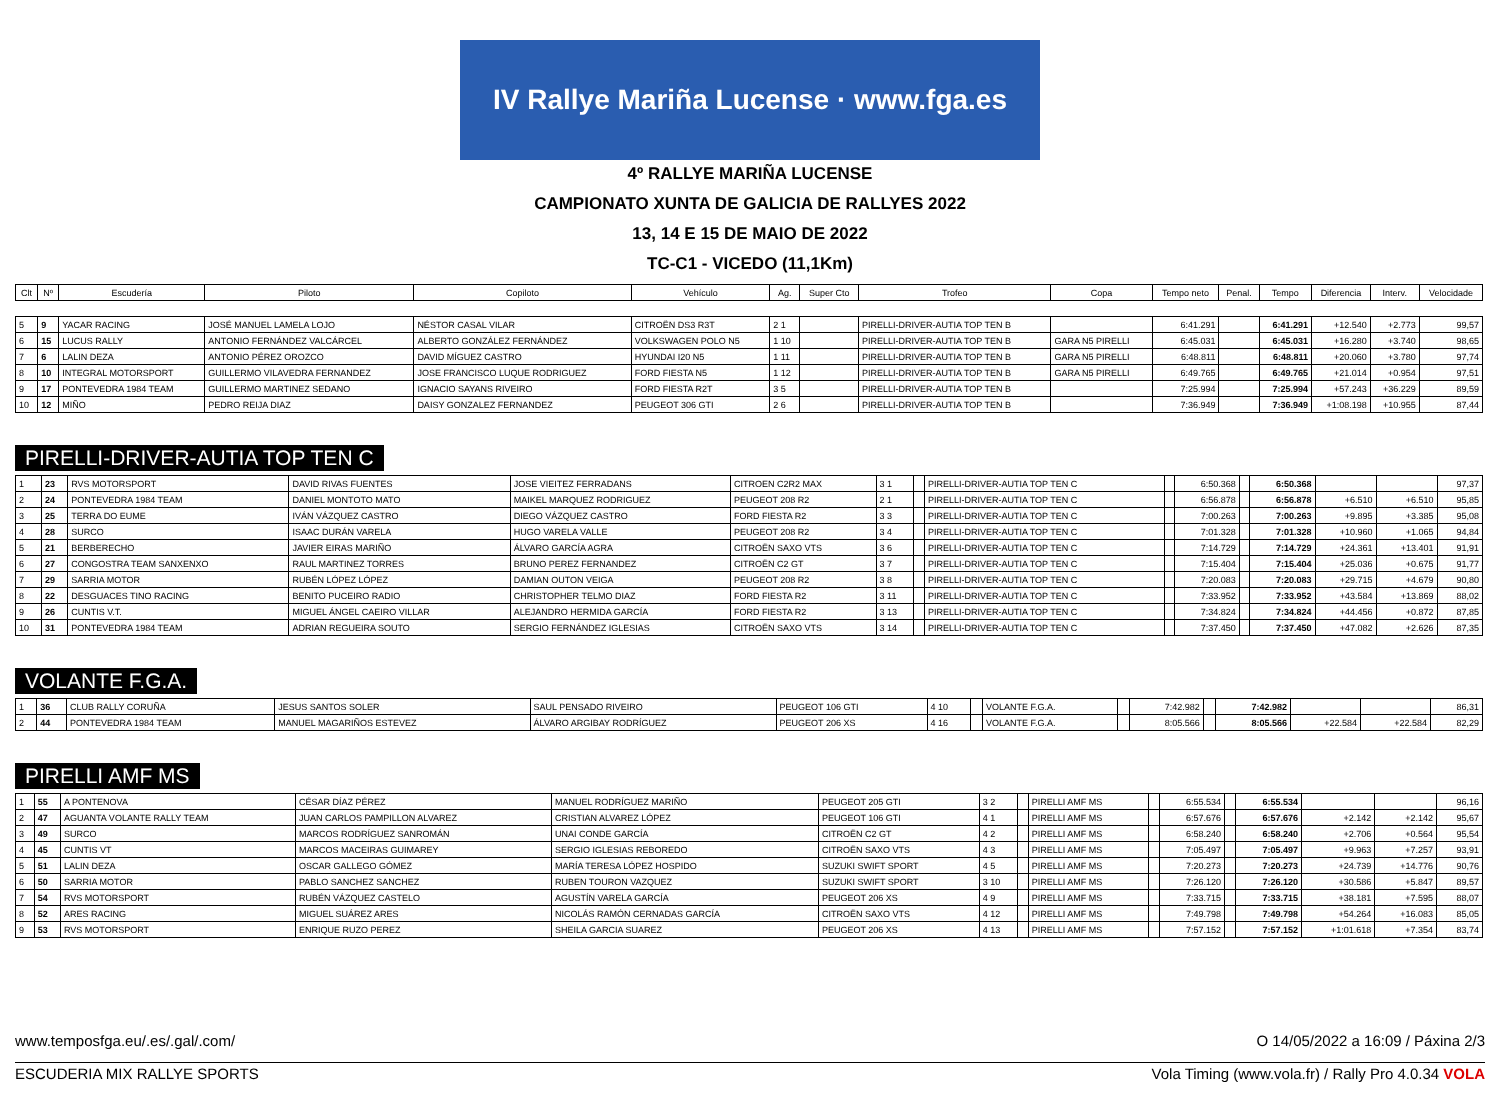IV Rallye Mariña Lucense · www.fga.es
4º RALLYE MARIÑA LUCENSE
CAMPIONATO XUNTA DE GALICIA DE RALLYES 2022
13, 14 E 15 DE MAIO DE 2022
TC-C1 - VICEDO (11,1Km)
| Clt | Nº | Escudería | Piloto | Copiloto | Vehículo | Ag. | Super Cto | Trofeo | Copa | Tempo neto | Penal. | Tempo | Diferencia | Interv. | Velocidade |
| --- | --- | --- | --- | --- | --- | --- | --- | --- | --- | --- | --- | --- | --- | --- | --- |
| 5 | 9 | YACAR RACING | JOSÉ MANUEL LAMELA LOJO | NÉSTOR CASAL VILAR | CITROËN DS3 R3T | 2 1 | | PIRELLI-DRIVER-AUTIA TOP TEN B | | 6:41.291 | | 6:41.291 | +12.540 | +2.773 | 99,57 |
| 6 | 15 | LUCUS RALLY | ANTONIO FERNÁNDEZ VALCÁRCEL | ALBERTO GONZÁLEZ FERNÁNDEZ | VOLKSWAGEN POLO N5 | 1 10 | | PIRELLI-DRIVER-AUTIA TOP TEN B | GARA N5 PIRELLI | 6:45.031 | | 6:45.031 | +16.280 | +3.740 | 98,65 |
| 7 | 6 | LALIN DEZA | ANTONIO PÉREZ OROZCO | DAVID MÍGUEZ CASTRO | HYUNDAI I20 N5 | 1 11 | | PIRELLI-DRIVER-AUTIA TOP TEN B | GARA N5 PIRELLI | 6:48.811 | | 6:48.811 | +20.060 | +3.780 | 97,74 |
| 8 | 10 | INTEGRAL MOTORSPORT | GUILLERMO VILAVEDRA FERNANDEZ | JOSE FRANCISCO LUQUE RODRIGUEZ | FORD FIESTA N5 | 1 12 | | PIRELLI-DRIVER-AUTIA TOP TEN B | GARA N5 PIRELLI | 6:49.765 | | 6:49.765 | +21.014 | +0.954 | 97,51 |
| 9 | 17 | PONTEVEDRA 1984 TEAM | GUILLERMO MARTINEZ SEDANO | IGNACIO SAYANS RIVEIRO | FORD FIESTA R2T | 3 5 | | PIRELLI-DRIVER-AUTIA TOP TEN B | | 7:25.994 | | 7:25.994 | +57.243 | +36.229 | 89,59 |
| 10 | 12 | MIÑO | PEDRO REIJA DIAZ | DAISY GONZALEZ FERNANDEZ | PEUGEOT 306 GTI | 2 6 | | PIRELLI-DRIVER-AUTIA TOP TEN B | | 7:36.949 | | 7:36.949 | +1:08.198 | +10.955 | 87,44 |
PIRELLI-DRIVER-AUTIA TOP TEN C
| 1 | 23 | RVS MOTORSPORT | DAVID RIVAS FUENTES | JOSE VIEITEZ FERRADANS | CITROEN C2R2 MAX | 3 1 | | PIRELLI-DRIVER-AUTIA TOP TEN C | | 6:50.368 | | 6:50.368 | | | 97,37 |
| 2 | 24 | PONTEVEDRA 1984 TEAM | DANIEL MONTOTO MATO | MAIKEL MARQUEZ RODRIGUEZ | PEUGEOT 208 R2 | 2 1 | | PIRELLI-DRIVER-AUTIA TOP TEN C | | 6:56.878 | | 6:56.878 | +6.510 | +6.510 | 95,85 |
| 3 | 25 | TERRA DO EUME | IVÁN VÁZQUEZ CASTRO | DIEGO VÁZQUEZ CASTRO | FORD FIESTA R2 | 3 3 | | PIRELLI-DRIVER-AUTIA TOP TEN C | | 7:00.263 | | 7:00.263 | +9.895 | +3.385 | 95,08 |
| 4 | 28 | SURCO | ISAAC DURÁN VARELA | HUGO VARELA VALLE | PEUGEOT 208 R2 | 3 4 | | PIRELLI-DRIVER-AUTIA TOP TEN C | | 7:01.328 | | 7:01.328 | +10.960 | +1.065 | 94,84 |
| 5 | 21 | BERBERECHO | JAVIER EIRAS MARIÑO | ÁLVARO GARCÍA AGRA | CITROËN SAXO VTS | 3 6 | | PIRELLI-DRIVER-AUTIA TOP TEN C | | 7:14.729 | | 7:14.729 | +24.361 | +13.401 | 91,91 |
| 6 | 27 | CONGOSTRA TEAM SANXENXO | RAUL MARTINEZ TORRES | BRUNO PEREZ FERNANDEZ | CITROËN C2 GT | 3 7 | | PIRELLI-DRIVER-AUTIA TOP TEN C | | 7:15.404 | | 7:15.404 | +25.036 | +0.675 | 91,77 |
| 7 | 29 | SARRIA MOTOR | RUBÉN LÓPEZ LÓPEZ | DAMIAN OUTON VEIGA | PEUGEOT 208 R2 | 3 8 | | PIRELLI-DRIVER-AUTIA TOP TEN C | | 7:20.083 | | 7:20.083 | +29.715 | +4.679 | 90,80 |
| 8 | 22 | DESGUACES TINO RACING | BENITO PUCEIRO RADIO | CHRISTOPHER TELMO DIAZ | FORD FIESTA R2 | 3 11 | | PIRELLI-DRIVER-AUTIA TOP TEN C | | 7:33.952 | | 7:33.952 | +43.584 | +13.869 | 88,02 |
| 9 | 26 | CUNTIS V.T. | MIGUEL ÁNGEL CAEIRO VILLAR | ALEJANDRO HERMIDA GARCÍA | FORD FIESTA R2 | 3 13 | | PIRELLI-DRIVER-AUTIA TOP TEN C | | 7:34.824 | | 7:34.824 | +44.456 | +0.872 | 87,85 |
| 10 | 31 | PONTEVEDRA 1984 TEAM | ADRIAN REGUEIRA SOUTO | SERGIO FERNÁNDEZ IGLESIAS | CITROËN SAXO VTS | 3 14 | | PIRELLI-DRIVER-AUTIA TOP TEN C | | 7:37.450 | | 7:37.450 | +47.082 | +2.626 | 87,35 |
VOLANTE F.G.A.
| 1 | 36 | CLUB RALLY CORUÑA | JESUS SANTOS SOLER | SAUL PENSADO RIVEIRO | PEUGEOT 106 GTI | 4 10 | | VOLANTE F.G.A. | | 7:42.982 | | 7:42.982 | | | 86,31 |
| 2 | 44 | PONTEVEDRA 1984 TEAM | MANUEL MAGARIÑOS ESTEVEZ | ÁLVARO ARGIBAY RODRÍGUEZ | PEUGEOT 206 XS | 4 16 | | VOLANTE F.G.A. | | 8:05.566 | | 8:05.566 | +22.584 | +22.584 | 82,29 |
PIRELLI AMF MS
| 1 | 55 | A PONTENOVA | CÉSAR DÍAZ PÉREZ | MANUEL RODRÍGUEZ MARIÑO | PEUGEOT 205 GTI | 3 2 | | PIRELLI AMF MS | | 6:55.534 | | 6:55.534 | | | 96,16 |
| 2 | 47 | AGUANTA VOLANTE RALLY TEAM | JUAN CARLOS PAMPILLON ALVAREZ | CRISTIAN ALVAREZ LÓPEZ | PEUGEOT 106 GTI | 4 1 | | PIRELLI AMF MS | | 6:57.676 | | 6:57.676 | +2.142 | +2.142 | 95,67 |
| 3 | 49 | SURCO | MARCOS RODRÍGUEZ SANROMÁN | UNAI CONDE GARCÍA | CITROËN C2 GT | 4 2 | | PIRELLI AMF MS | | 6:58.240 | | 6:58.240 | +2.706 | +0.564 | 95,54 |
| 4 | 45 | CUNTIS VT | MARCOS MACEIRAS GUIMAREY | SERGIO IGLESIAS REBOREDO | CITROËN SAXO VTS | 4 3 | | PIRELLI AMF MS | | 7:05.497 | | 7:05.497 | +9.963 | +7.257 | 93,91 |
| 5 | 51 | LALIN DEZA | OSCAR GALLEGO GÓMEZ | MARÍA TERESA LÓPEZ HOSPIDO | SUZUKI SWIFT SPORT | 4 5 | | PIRELLI AMF MS | | 7:20.273 | | 7:20.273 | +24.739 | +14.776 | 90,76 |
| 6 | 50 | SARRIA MOTOR | PABLO SANCHEZ SANCHEZ | RUBEN TOURON VAZQUEZ | SUZUKI SWIFT SPORT | 3 10 | | PIRELLI AMF MS | | 7:26.120 | | 7:26.120 | +30.586 | +5.847 | 89,57 |
| 7 | 54 | RVS MOTORSPORT | RUBÉN VÁZQUEZ CASTELO | AGUSTÍN VARELA GARCÍA | PEUGEOT 206 XS | 4 9 | | PIRELLI AMF MS | | 7:33.715 | | 7:33.715 | +38.181 | +7.595 | 88,07 |
| 8 | 52 | ARES RACING | MIGUEL SUÁREZ ARES | NICOLÁS RAMÓN CERNADAS GARCÍA | CITROËN SAXO VTS | 4 12 | | PIRELLI AMF MS | | 7:49.798 | | 7:49.798 | +54.264 | +16.083 | 85,05 |
| 9 | 53 | RVS MOTORSPORT | ENRIQUE RUZO PEREZ | SHEILA GARCIA SUAREZ | PEUGEOT 206 XS | 4 13 | | PIRELLI AMF MS | | 7:57.152 | | 7:57.152 | +1:01.618 | +7.354 | 83,74 |
www.temposfga.eu/.es/.gal/.com/ O 14/05/2022 a 16:09 / Páxina 2/3
ESCUDERIA MIX RALLYE SPORTS Vola Timing (www.vola.fr) / Rally Pro 4.0.34 VOLA